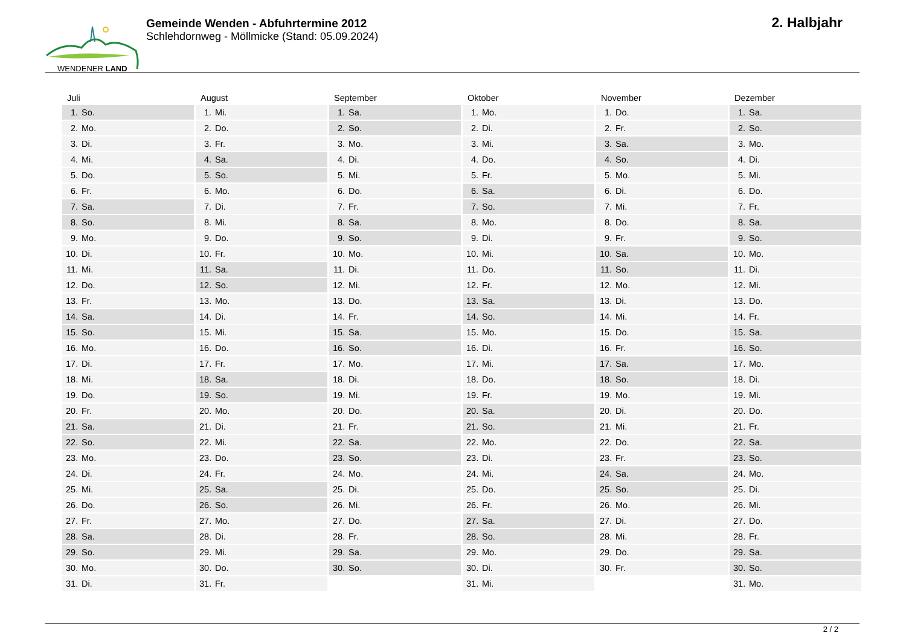WENDENER LAND
Gemeinde Wenden - Abfuhrtermine 2012
Schlehdornweg - Möllmicke (Stand: 05.09.2024)
2. Halbjahr
| Juli | August | September | Oktober | November | Dezember |
| --- | --- | --- | --- | --- | --- |
| 1. So. | 1. Mi. | 1. Sa. | 1. Mo. | 1. Do. | 1. Sa. |
| 2. Mo. | 2. Do. | 2. So. | 2. Di. | 2. Fr. | 2. So. |
| 3. Di. | 3. Fr. | 3. Mo. | 3. Mi. | 3. Sa. | 3. Mo. |
| 4. Mi. | 4. Sa. | 4. Di. | 4. Do. | 4. So. | 4. Di. |
| 5. Do. | 5. So. | 5. Mi. | 5. Fr. | 5. Mo. | 5. Mi. |
| 6. Fr. | 6. Mo. | 6. Do. | 6. Sa. | 6. Di. | 6. Do. |
| 7. Sa. | 7. Di. | 7. Fr. | 7. So. | 7. Mi. | 7. Fr. |
| 8. So. | 8. Mi. | 8. Sa. | 8. Mo. | 8. Do. | 8. Sa. |
| 9. Mo. | 9. Do. | 9. So. | 9. Di. | 9. Fr. | 9. So. |
| 10. Di. | 10. Fr. | 10. Mo. | 10. Mi. | 10. Sa. | 10. Mo. |
| 11. Mi. | 11. Sa. | 11. Di. | 11. Do. | 11. So. | 11. Di. |
| 12. Do. | 12. So. | 12. Mi. | 12. Fr. | 12. Mo. | 12. Mi. |
| 13. Fr. | 13. Mo. | 13. Do. | 13. Sa. | 13. Di. | 13. Do. |
| 14. Sa. | 14. Di. | 14. Fr. | 14. So. | 14. Mi. | 14. Fr. |
| 15. So. | 15. Mi. | 15. Sa. | 15. Mo. | 15. Do. | 15. Sa. |
| 16. Mo. | 16. Do. | 16. So. | 16. Di. | 16. Fr. | 16. So. |
| 17. Di. | 17. Fr. | 17. Mo. | 17. Mi. | 17. Sa. | 17. Mo. |
| 18. Mi. | 18. Sa. | 18. Di. | 18. Do. | 18. So. | 18. Di. |
| 19. Do. | 19. So. | 19. Mi. | 19. Fr. | 19. Mo. | 19. Mi. |
| 20. Fr. | 20. Mo. | 20. Do. | 20. Sa. | 20. Di. | 20. Do. |
| 21. Sa. | 21. Di. | 21. Fr. | 21. So. | 21. Mi. | 21. Fr. |
| 22. So. | 22. Mi. | 22. Sa. | 22. Mo. | 22. Do. | 22. Sa. |
| 23. Mo. | 23. Do. | 23. So. | 23. Di. | 23. Fr. | 23. So. |
| 24. Di. | 24. Fr. | 24. Mo. | 24. Mi. | 24. Sa. | 24. Mo. |
| 25. Mi. | 25. Sa. | 25. Di. | 25. Do. | 25. So. | 25. Di. |
| 26. Do. | 26. So. | 26. Mi. | 26. Fr. | 26. Mo. | 26. Mi. |
| 27. Fr. | 27. Mo. | 27. Do. | 27. Sa. | 27. Di. | 27. Do. |
| 28. Sa. | 28. Di. | 28. Fr. | 28. So. | 28. Mi. | 28. Fr. |
| 29. So. | 29. Mi. | 29. Sa. | 29. Mo. | 29. Do. | 29. Sa. |
| 30. Mo. | 30. Do. | 30. So. | 30. Di. | 30. Fr. | 30. So. |
| 31. Di. | 31. Fr. | | 31. Mi. | | 31. Mo. |
2 / 2